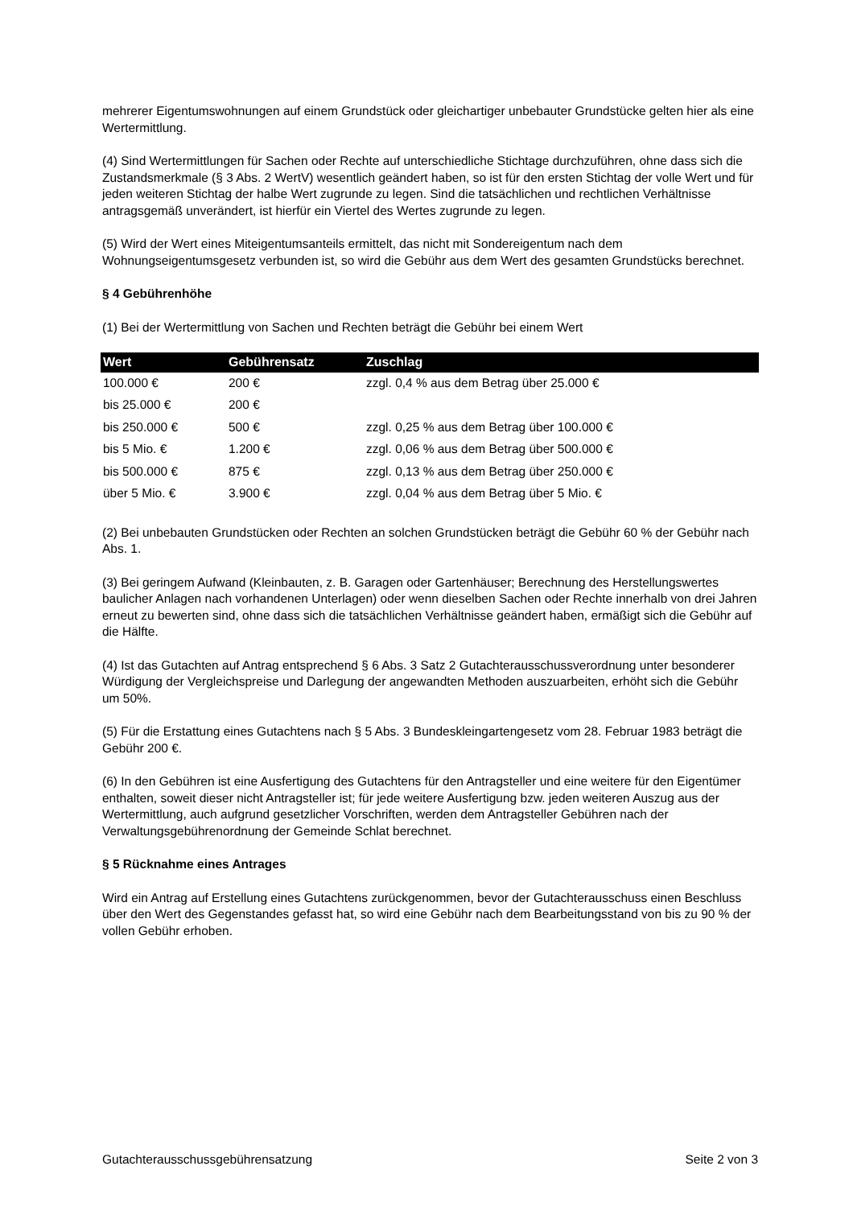mehrerer Eigentumswohnungen auf einem Grundstück oder gleichartiger unbebauter Grundstücke gelten hier als eine Wertermittlung.
(4) Sind Wertermittlungen für Sachen oder Rechte auf unterschiedliche Stichtage durchzuführen, ohne dass sich die Zustandsmerkmale (§ 3 Abs. 2 WertV) wesentlich geändert haben, so ist für den ersten Stichtag der volle Wert und für jeden weiteren Stichtag der halbe Wert zugrunde zu legen. Sind die tatsächlichen und rechtlichen Verhältnisse antragsgemäß unverändert, ist hierfür ein Viertel des Wertes zugrunde zu legen.
(5) Wird der Wert eines Miteigentumsanteils ermittelt, das nicht mit Sondereigentum nach dem Wohnungseigentumsgesetz verbunden ist, so wird die Gebühr aus dem Wert des gesamten Grundstücks berechnet.
§ 4 Gebührenhöhe
(1) Bei der Wertermittlung von Sachen und Rechten beträgt die Gebühr bei einem Wert
| Wert | Gebührensatz | Zuschlag |
| --- | --- | --- |
| 100.000 € | 200 € | zzgl. 0,4 % aus dem Betrag über 25.000 € |
| bis 25.000 € | 200 € | |
| bis 250.000 € | 500 € | zzgl. 0,25 % aus dem Betrag über 100.000 € |
| bis 5 Mio. € | 1.200 € | zzgl. 0,06 % aus dem Betrag über 500.000 € |
| bis 500.000 € | 875 € | zzgl. 0,13 % aus dem Betrag über 250.000 € |
| über 5 Mio. € | 3.900 € | zzgl. 0,04 % aus dem Betrag über 5 Mio. € |
(2) Bei unbebauten Grundstücken oder Rechten an solchen Grundstücken beträgt die Gebühr 60 % der Gebühr nach Abs. 1.
(3) Bei geringem Aufwand (Kleinbauten, z. B. Garagen oder Gartenhäuser; Berechnung des Herstellungswertes baulicher Anlagen nach vorhandenen Unterlagen) oder wenn dieselben Sachen oder Rechte innerhalb von drei Jahren erneut zu bewerten sind, ohne dass sich die tatsächlichen Verhältnisse geändert haben, ermäßigt sich die Gebühr auf die Hälfte.
(4) Ist das Gutachten auf Antrag entsprechend § 6 Abs. 3 Satz 2 Gutachterausschussverordnung unter besonderer Würdigung der Vergleichspreise und Darlegung der angewandten Methoden auszuarbeiten, erhöht sich die Gebühr um 50%.
(5) Für die Erstattung eines Gutachtens nach § 5 Abs. 3 Bundeskleingartengesetz vom 28. Februar 1983 beträgt die Gebühr 200 €.
(6) In den Gebühren ist eine Ausfertigung des Gutachtens für den Antragsteller und eine weitere für den Eigentümer enthalten, soweit dieser nicht Antragsteller ist; für jede weitere Ausfertigung bzw. jeden weiteren Auszug aus der Wertermittlung, auch aufgrund gesetzlicher Vorschriften, werden dem Antragsteller Gebühren nach der Verwaltungsgebührenordnung der Gemeinde Schlat berechnet.
§ 5 Rücknahme eines Antrages
Wird ein Antrag auf Erstellung eines Gutachtens zurückgenommen, bevor der Gutachterausschuss einen Beschluss über den Wert des Gegenstandes gefasst hat, so wird eine Gebühr nach dem Bearbeitungsstand von bis zu 90 % der vollen Gebühr erhoben.
Gutachterausschussgebührensatzung Seite 2 von 3